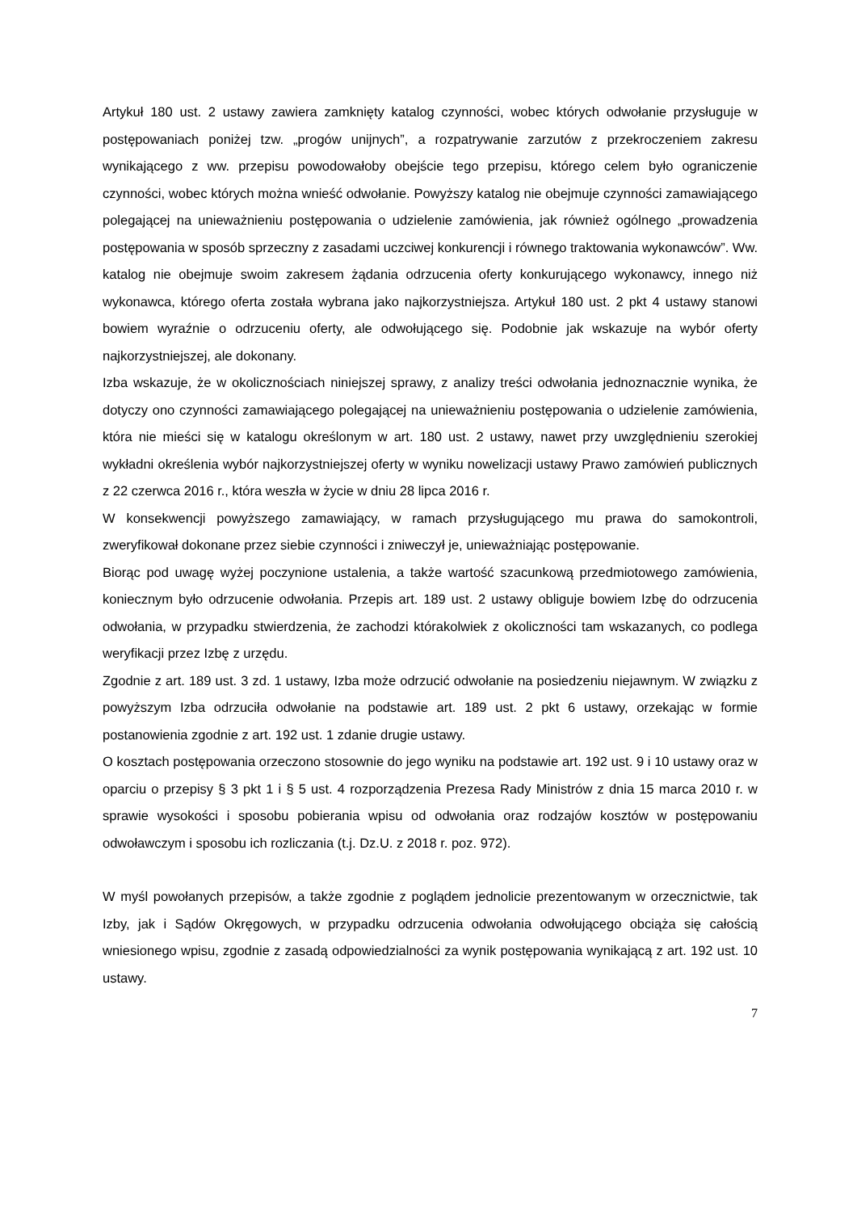Artykuł 180 ust. 2 ustawy zawiera zamknięty katalog czynności, wobec których odwołanie przysługuje w postępowaniach poniżej tzw. „progów unijnych”, a rozpatrywanie zarzutów z przekroczeniem zakresu wynikającego z ww. przepisu powodowałoby obejście tego przepisu, którego celem było ograniczenie czynności, wobec których można wnieść odwołanie. Powyższy katalog nie obejmuje czynności zamawiającego polegającej na unieważnieniu postępowania o udzielenie zamówienia, jak również ogólnego „prowadzenia postępowania w sposób sprzeczny z zasadami uczciwej konkurencji i równego traktowania wykonawców”. Ww. katalog nie obejmuje swoim zakresem żądania odrzucenia oferty konkurującego wykonawcy, innego niż wykonawca, którego oferta została wybrana jako najkorzystniejsza. Artykuł 180 ust. 2 pkt 4 ustawy stanowi bowiem wyraźnie o odrzuceniu oferty, ale odwołującego się. Podobnie jak wskazuje na wybór oferty najkorzystniejszej, ale dokonany.
Izba wskazuje, że w okolicznościach niniejszej sprawy, z analizy treści odwołania jednoznacznie wynika, że dotyczy ono czynności zamawiającego polegającej na unieważnieniu postępowania o udzielenie zamówienia, która nie mieści się w katalogu określonym w art. 180 ust. 2 ustawy, nawet przy uwzględnieniu szerokiej wykładni określenia wybór najkorzystniejszej oferty w wyniku nowelizacji ustawy Prawo zamówień publicznych z 22 czerwca 2016 r., która weszła w życie w dniu 28 lipca 2016 r.
W konsekwencji powyższego zamawiający, w ramach przysługującego mu prawa do samokontroli, zweryfikował dokonane przez siebie czynności i zniweczył je, unieważniając postępowanie.
Biorąc pod uwagę wyżej poczynione ustalenia, a także wartość szacunkową przedmiotowego zamówienia, koniecznym było odrzucenie odwołania. Przepis art. 189 ust. 2 ustawy obliguje bowiem Izbę do odrzucenia odwołania, w przypadku stwierdzenia, że zachodzi którakolwiek z okoliczności tam wskazanych, co podlega weryfikacji przez Izbę z urzędu.
Zgodnie z art. 189 ust. 3 zd. 1 ustawy, Izba może odrzucić odwołanie na posiedzeniu niejawnym. W związku z powyższym Izba odrzuciła odwołanie na podstawie art. 189 ust. 2 pkt 6 ustawy, orzekając w formie postanowienia zgodnie z art. 192 ust. 1 zdanie drugie ustawy.
O kosztach postępowania orzeczono stosownie do jego wyniku na podstawie art. 192 ust. 9 i 10 ustawy oraz w oparciu o przepisy § 3 pkt 1 i § 5 ust. 4 rozporządzenia Prezesa Rady Ministrów z dnia 15 marca 2010 r. w sprawie wysokości i sposobu pobierania wpisu od odwołania oraz rodzajów kosztów w postępowaniu odwoławczym i sposobu ich rozliczania (t.j. Dz.U. z 2018 r. poz. 972).
W myśl powołanych przepisów, a także zgodnie z poglądem jednolicie prezentowanym w orzecznictwie, tak Izby, jak i Sądów Okręgowych, w przypadku odrzucenia odwołania odwołującego obciąża się całością wniesionego wpisu, zgodnie z zasadą odpowiedzialności za wynik postępowania wynikającą z art. 192 ust. 10 ustawy.
7